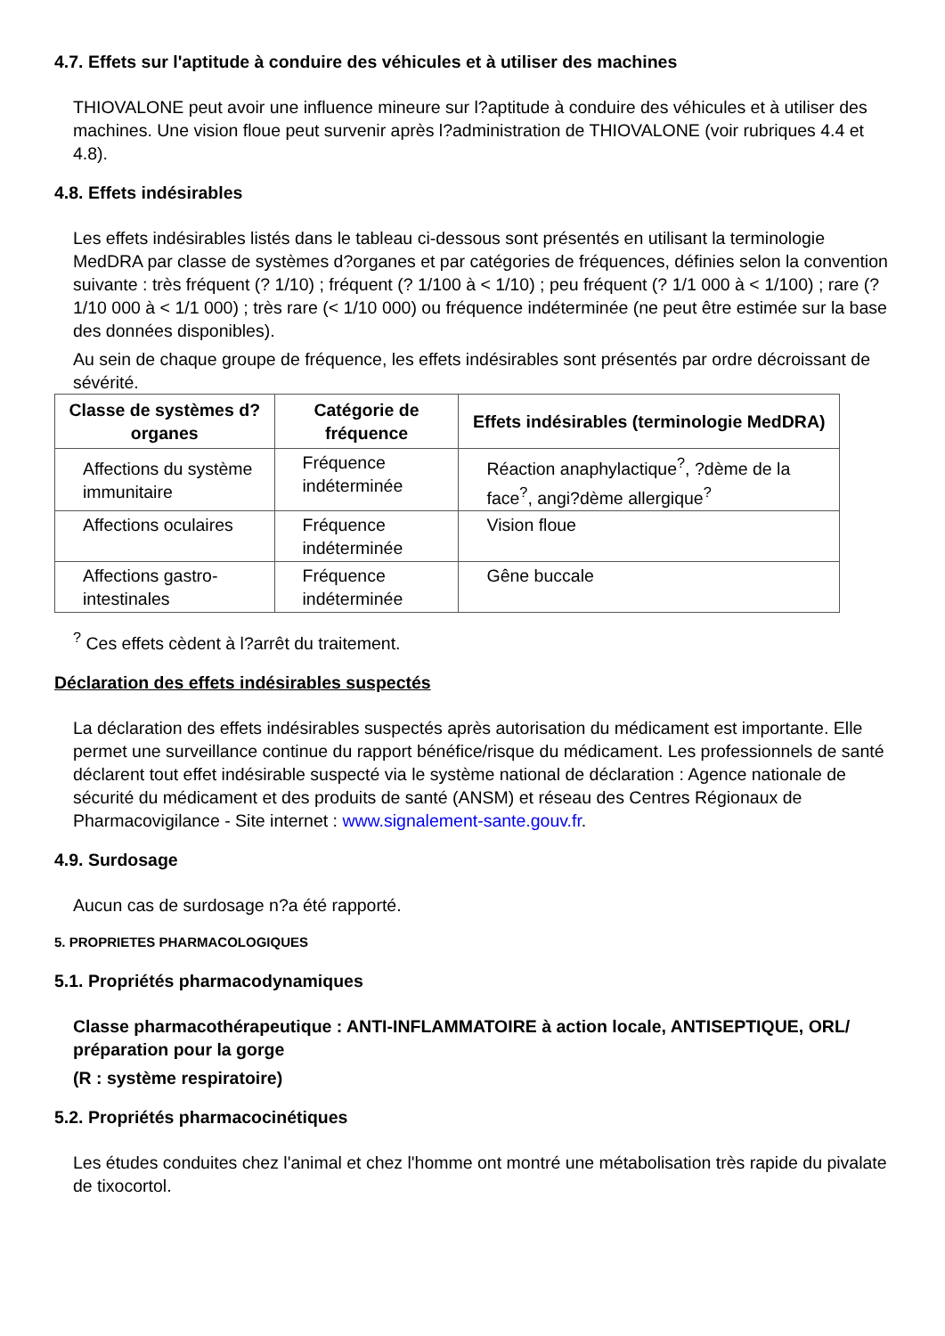4.7. Effets sur l'aptitude à conduire des véhicules et à utiliser des machines
THIOVALONE peut avoir une influence mineure sur l?aptitude à conduire des véhicules et à utiliser des machines. Une vision floue peut survenir après l?administration de THIOVALONE (voir rubriques 4.4 et 4.8).
4.8. Effets indésirables
Les effets indésirables listés dans le tableau ci-dessous sont présentés en utilisant la terminologie MedDRA par classe de systèmes d?organes et par catégories de fréquences, définies selon la convention suivante : très fréquent (? 1/10) ; fréquent (? 1/100 à < 1/10) ; peu fréquent (? 1/1 000 à < 1/100) ; rare (? 1/10 000 à < 1/1 000) ; très rare (< 1/10 000) ou fréquence indéterminée (ne peut être estimée sur la base des données disponibles).
Au sein de chaque groupe de fréquence, les effets indésirables sont présentés par ordre décroissant de sévérité.
| Classe de systèmes d?organes | Catégorie de fréquence | Effets indésirables (terminologie MedDRA) |
| --- | --- | --- |
| Affections du système immunitaire | Fréquence indéterminée | Réaction anaphylactique<sup>?</sup>, ?dème de la face<sup>?</sup>, angi?dème allergique<sup>?</sup> |
| Affections oculaires | Fréquence indéterminée | Vision floue |
| Affections gastro-intestinales | Fréquence indéterminée | Gêne buccale |
<sup>?</sup> Ces effets cèdent à l?arrêt du traitement.
Déclaration des effets indésirables suspectés
La déclaration des effets indésirables suspectés après autorisation du médicament est importante. Elle permet une surveillance continue du rapport bénéfice/risque du médicament. Les professionnels de santé déclarent tout effet indésirable suspecté via le système national de déclaration : Agence nationale de sécurité du médicament et des produits de santé (ANSM) et réseau des Centres Régionaux de Pharmacovigilance - Site internet : www.signalement-sante.gouv.fr.
4.9. Surdosage
Aucun cas de surdosage n?a été rapporté.
5. PROPRIETES PHARMACOLOGIQUES
5.1. Propriétés pharmacodynamiques
Classe pharmacothérapeutique : ANTI-INFLAMMATOIRE à action locale, ANTISEPTIQUE, ORL/ préparation pour la gorge
(R : système respiratoire)
5.2. Propriétés pharmacocinétiques
Les études conduites chez l'animal et chez l'homme ont montré une métabolisation très rapide du pivalate de tixocortol.